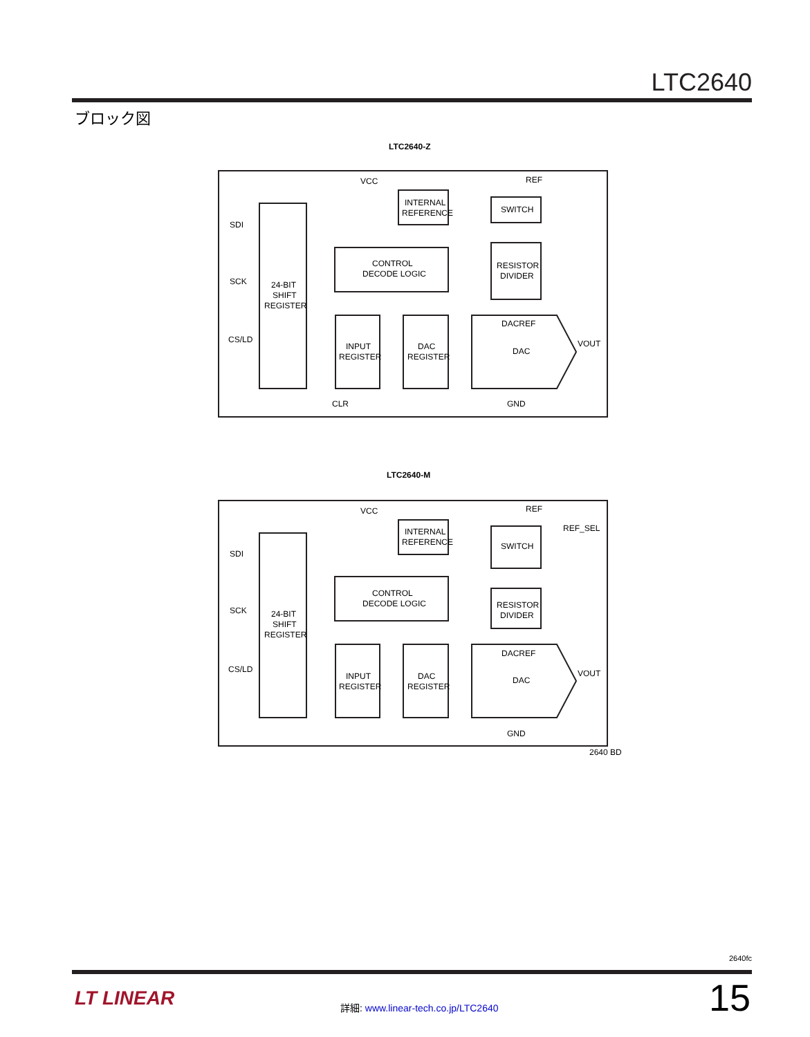LTC2640
ブロック図
LTC2640-Z
VCC
REF
INTERNAL
REFERENCE
SWITCH
SDI
CONTROL
DECODE LOGIC
RESISTOR
DIVIDER
SCK
24-BIT
SHIFT
REGISTER
DACREF
CS/LD
VOUT
INPUT
REGISTER
DAC
REGISTER
DAC
CLR
GND
LTC2640-M
VCC
REF
REF_SEL
INTERNAL
REFERENCE
SWITCH
SDI
CONTROL
DECODE LOGIC
RESISTOR
DIVIDER
SCK
24-BIT
SHIFT
REGISTER
DACREF
CS/LD
VOUT
INPUT
REGISTER
DAC
REGISTER
DAC
GND
2640 BD
2640fc
LT LINEAR
詳細: www.linear-tech.co.jp/LTC2640
15